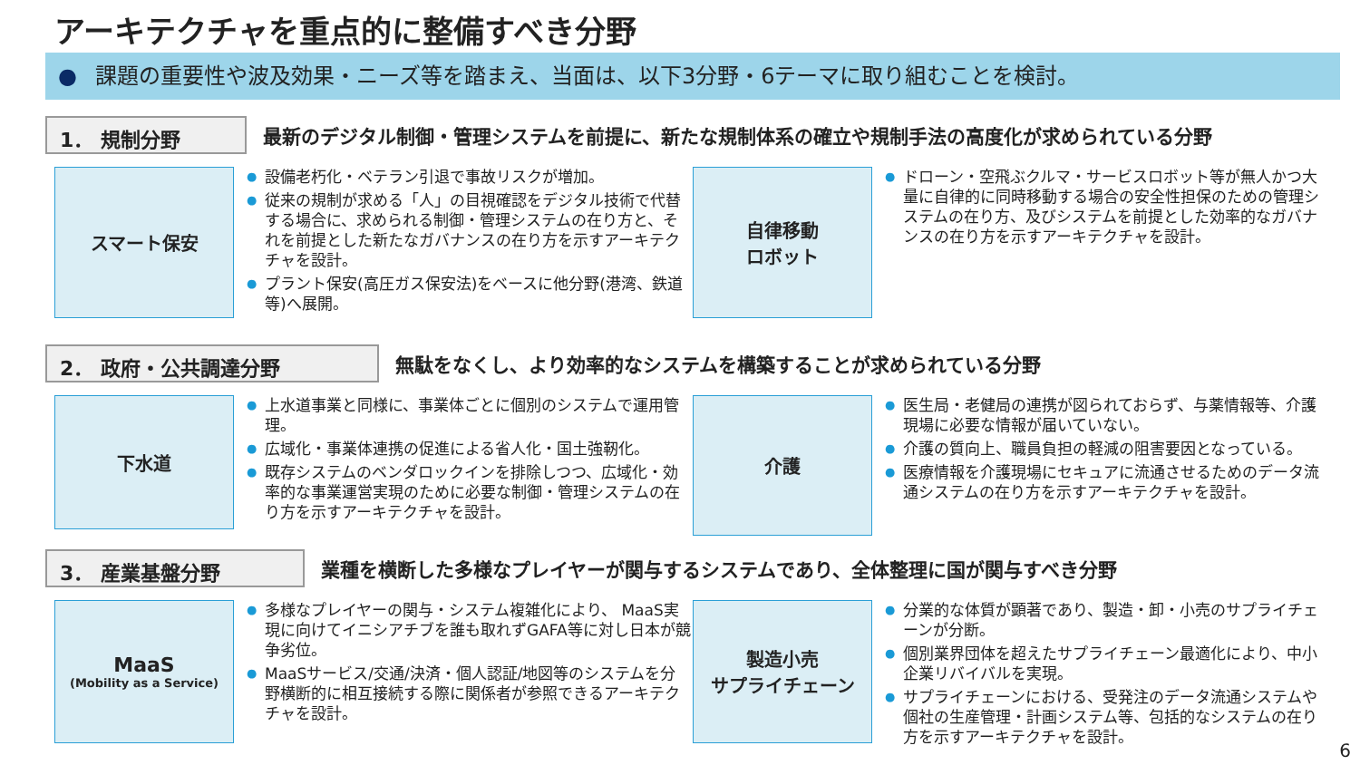アーキテクチャを重点的に整備すべき分野
● 課題の重要性や波及効果・ニーズ等を踏まえ、当面は、以下3分野・6テーマに取り組むことを検討。
1． 規制分野
最新のデジタル制御・管理システムを前提に、新たな規制体系の確立や規制手法の高度化が求められている分野
スマート保安
設備老朽化・ベテラン引退で事故リスクが増加。
従来の規制が求める「人」の目視確認をデジタル技術で代替する場合に、求められる制御・管理システムの在り方と、それを前提とした新たなガバナンスの在り方を示すアーキテクチャを設計。
プラント保安(高圧ガス保安法)をベースに他分野(港湾、鉄道等)へ展開。
自律移動
ロボット
ドローン・空飛ぶクルマ・サービスロボット等が無人かつ大量に自律的に同時移動する場合の安全性担保のための管理システムの在り方、及びシステムを前提とした効率的なガバナンスの在り方を示すアーキテクチャを設計。
2． 政府・公共調達分野
無駄をなくし、より効率的なシステムを構築することが求められている分野
下水道
上水道事業と同様に、事業体ごとに個別のシステムで運用管理。
広域化・事業体連携の促進による省人化・国土強靭化。
既存システムのベンダロックインを排除しつつ、広域化・効率的な事業運営実現のために必要な制御・管理システムの在り方を示すアーキテクチャを設計。
介護
医生局・老健局の連携が図られておらず、与薬情報等、介護現場に必要な情報が届いていない。
介護の質向上、職員負担の軽減の阻害要因となっている。
医療情報を介護現場にセキュアに流通させるためのデータ流通システムの在り方を示すアーキテクチャを設計。
3． 産業基盤分野
業種を横断した多様なプレイヤーが関与するシステムであり、全体整理に国が関与すべき分野
MaaS
(Mobility as a Service)
多様なプレイヤーの関与・システム複雑化により、 MaaS実現に向けてイニシアチブを誰も取れずGAFA等に対し日本が競争劣位。
MaaSサービス/交通/決済・個人認証/地図等のシステムを分野横断的に相互接続する際に関係者が参照できるアーキテクチャを設計。
製造小売
サプライチェーン
分業的な体質が顕著であり、製造・卸・小売のサプライチェーンが分断。
個別業界団体を超えたサプライチェーン最適化により、中小企業リバイバルを実現。
サプライチェーンにおける、受発注のデータ流通システムや個社の生産管理・計画システム等、包括的なシステムの在り方を示すアーキテクチャを設計。
6